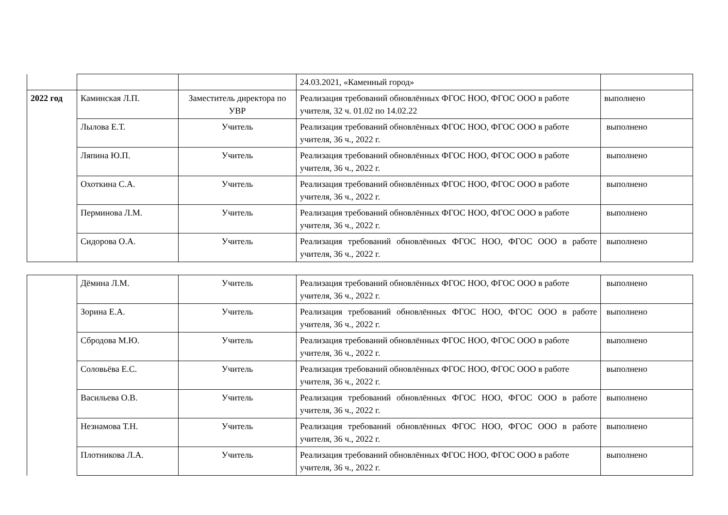| | | | 24.03.2021, «Каменный город» | |
| 2022 год | Каминская Л.П. | Заместитель директора по УВР | Реализация требований обновлённых ФГОС НОО, ФГОС ООО в работе учителя, 32 ч. 01.02 по 14.02.22 | выполнено |
| | Лылова Е.Т. | Учитель | Реализация требований обновлённых ФГОС НОО, ФГОС ООО в работе учителя, 36 ч., 2022 г. | выполнено |
| | Ляпина Ю.П. | Учитель | Реализация требований обновлённых ФГОС НОО, ФГОС ООО в работе учителя, 36 ч., 2022 г. | выполнено |
| | Охоткина С.А. | Учитель | Реализация требований обновлённых ФГОС НОО, ФГОС ООО в работе учителя, 36 ч., 2022 г. | выполнено |
| | Перминова Л.М. | Учитель | Реализация требований обновлённых ФГОС НОО, ФГОС ООО в работе учителя, 36 ч., 2022 г. | выполнено |
| | Сидорова О.А. | Учитель | Реализация требований обновлённых ФГОС НОО, ФГОС ООО в работе учителя, 36 ч., 2022 г. | выполнено |
| | Дёмина Л.М. | Учитель | Реализация требований обновлённых ФГОС НОО, ФГОС ООО в работе учителя, 36 ч., 2022 г. | выполнено |
| | Зорина Е.А. | Учитель | Реализация требований обновлённых ФГОС НОО, ФГОС ООО в работе учителя, 36 ч., 2022 г. | выполнено |
| | Сбродова М.Ю. | Учитель | Реализация требований обновлённых ФГОС НОО, ФГОС ООО в работе учителя, 36 ч., 2022 г. | выполнено |
| | Соловьёва Е.С. | Учитель | Реализация требований обновлённых ФГОС НОО, ФГОС ООО в работе учителя, 36 ч., 2022 г. | выполнено |
| | Васильева О.В. | Учитель | Реализация требований обновлённых ФГОС НОО, ФГОС ООО в работе учителя, 36 ч., 2022 г. | выполнено |
| | Незнамова Т.Н. | Учитель | Реализация требований обновлённых ФГОС НОО, ФГОС ООО в работе учителя, 36 ч., 2022 г. | выполнено |
| | Плотникова Л.А. | Учитель | Реализация требований обновлённых ФГОС НОО, ФГОС ООО в работе учителя, 36 ч., 2022 г. | выполнено |